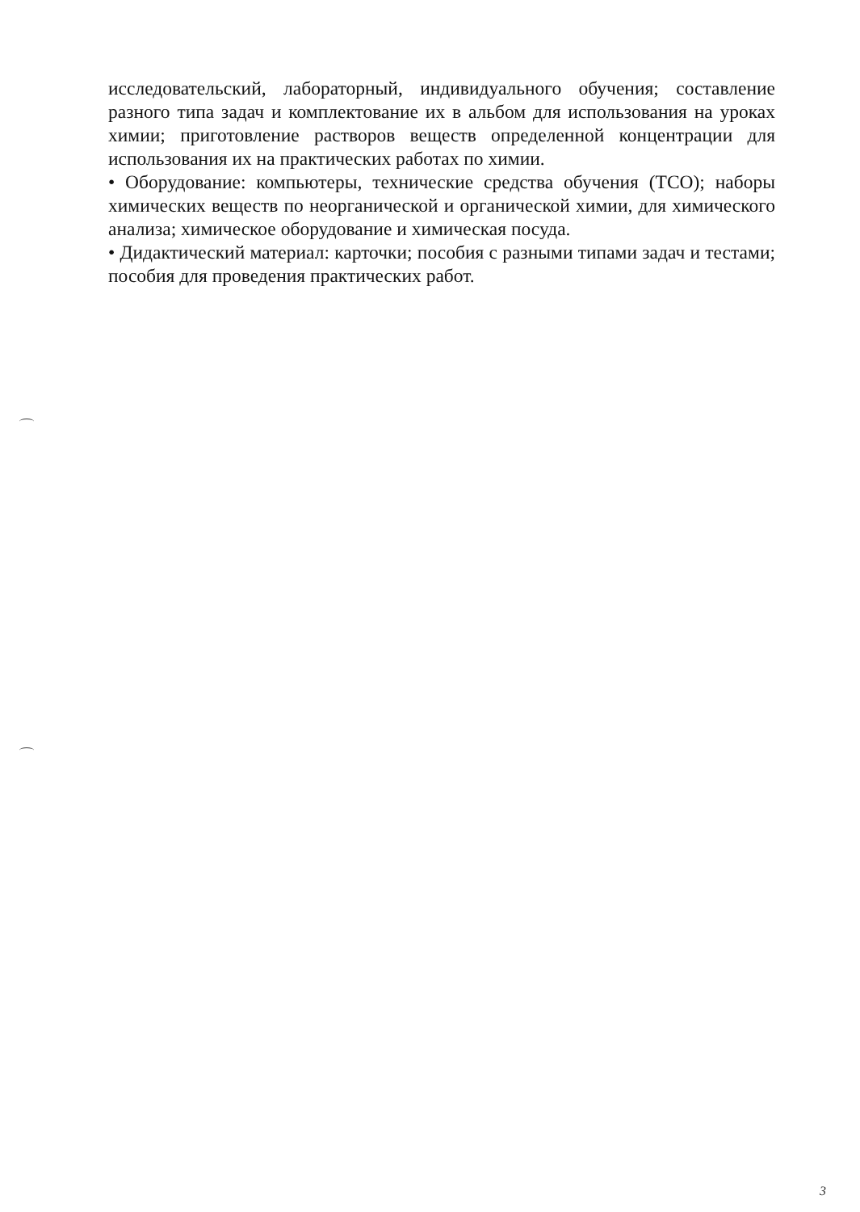исследовательский, лабораторный, индивидуального обучения; составление разного типа задач и комплектование их в альбом для использования на уроках химии; приготовление растворов веществ определенной концентрации для использования их на практических работах по химии.
• Оборудование: компьютеры, технические средства обучения (ТСО); наборы химических веществ по неорганической и органической химии, для химического анализа; химическое оборудование и химическая посуда.
• Дидактический материал: карточки; пособия с разными типами задач и тестами; пособия для проведения практических работ.
3